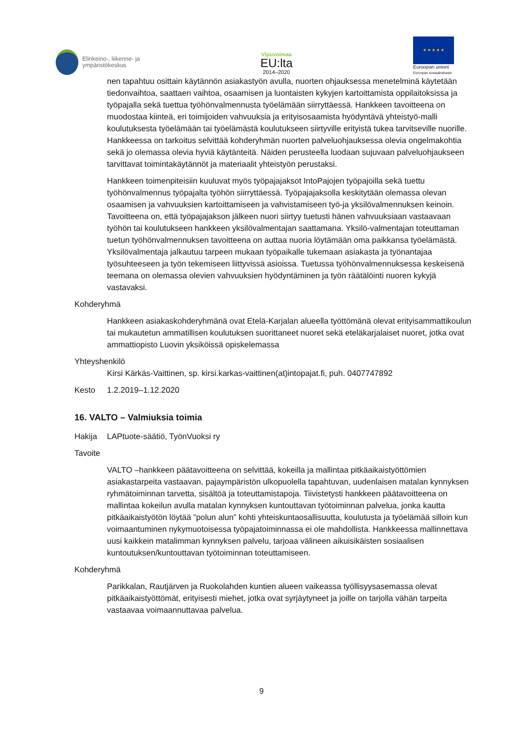Elinkeino-, liikenne- ja
ympäristökeskus
Vipuvoimaa
EU:lta
2014–2020
★ ★ ★ ★ ★
Euroopan unioni
Euroopan sosiaalirahasto
nen tapahtuu osittain käytännön asiakastyön avulla, nuorten ohjauksessa menetelminä käytetään tiedonvaihtoa, saattaen vaihtoa, osaamisen ja luontaisten kykyjen kartoittamista oppilaitoksissa ja työpajalla sekä tuettua työhönvalmennusta työelämään siirryttäessä. Hankkeen tavoitteena on muodostaa kiinteä, eri toimijoiden vahvuuksia ja erityisosaamista hyödyntävä yhteistyö-malli koulutuksesta työelämään tai työelämästä koulutukseen siirtyville erityistä tukea tarvitseville nuorille.
Hankkeessa on tarkoitus selvittää kohderyhmän nuorten palveluohjauksessa olevia ongelmakohtia sekä jo olemassa olevia hyviä käytänteitä. Näiden perusteella luodaan sujuvaan palveluohjaukseen tarvittavat toimintakäytännöt ja materiaalit yhteistyön perustaksi.
Hankkeen toimenpiteisiin kuuluvat myös työpajajaksot IntoPajojen työpajoilla sekä tuettu työhönvalmennus työpajalta työhön siirryttäessä. Työpajajaksolla keskitytään olemassa olevan osaamisen ja vahvuuksien kartoittamiseen ja vahvistamiseen työ-ja yksilövalmennuksen keinoin. Tavoitteena on, että työpajajakson jälkeen nuori siirtyy tuetusti hänen vahvuuksiaan vastaavaan työhön tai koulutukseen hankkeen yksilövalmentajan saattamana. Yksilö-valmentajan toteuttaman tuetun työhönvalmennuksen tavoitteena on auttaa nuoria löytämään oma paikkansa työelämästä. Yksilövalmentaja jalkautuu tarpeen mukaan työpaikalle tukemaan asiakasta ja työnantajaa työsuhteeseen ja työn tekemiseen liittyvissä asioissa. Tuetussa työhönvalmennuksessa keskeisenä teemana on olemassa olevien vahvuuksien hyödyntäminen ja työn räätälöinti nuoren kykyjä vastavaksi.
Kohderyhmä
Hankkeen asiakaskohderyhmänä ovat Etelä-Karjalan alueella työttömänä olevat erityisammattikoulun tai mukautetun ammatillisen koulutuksen suorittaneet nuoret sekä eteläkarjalaiset nuoret, jotka ovat ammattiopisto Luovin yksiköissä opiskelemassa
Yhteyshenkilö
Kirsi Kärkäs-Vaittinen, sp. kirsi.karkas-vaittinen(at)intopajat.fi, puh. 0407747892
Kesto 1.2.2019–1.12.2020
16. VALTO – Valmiuksia toimia
Hakija LAPtuote-säätiö, TyönVuoksi ry
Tavoite
VALTO –hankkeen päätavoitteena on selvittää, kokeilla ja mallintaa pitkäaikaistyöttömien asiakastarpeita vastaavan, pajaympäristön ulkopuolella tapahtuvan, uudenlaisen matalan kynnyksen ryhmätoiminnan tarvetta, sisältöä ja toteuttamistapoja. Tiivistetysti hankkeen päätavoitteena on mallintaa kokeilun avulla matalan kynnyksen kuntouttavan työtoiminnan palvelua, jonka kautta pitkäaikaistyötön löytää ”polun alun” kohti yhteiskuntaosallisuutta, koulutusta ja työelämää silloin kun voimaantuminen nykymuotoisessa työpajatoiminnassa ei ole mahdollista. Hankkeessa mallinnettava uusi kaikkein matalimman kynnyksen palvelu, tarjoaa välineen aikuisikäisten sosiaalisen kuntoutuksen/kuntouttavan työtoiminnan toteuttamiseen.
Kohderyhmä
Parikkalan, Rautjärven ja Ruokolahden kuntien alueen vaikeassa työllisyysasemassa olevat pitkäaikaistyöttömät, erityisesti miehet, jotka ovat syrjäytyneet ja joille on tarjolla vähän tarpeita vastaavaa voimaannuttavaa palvelua.
9